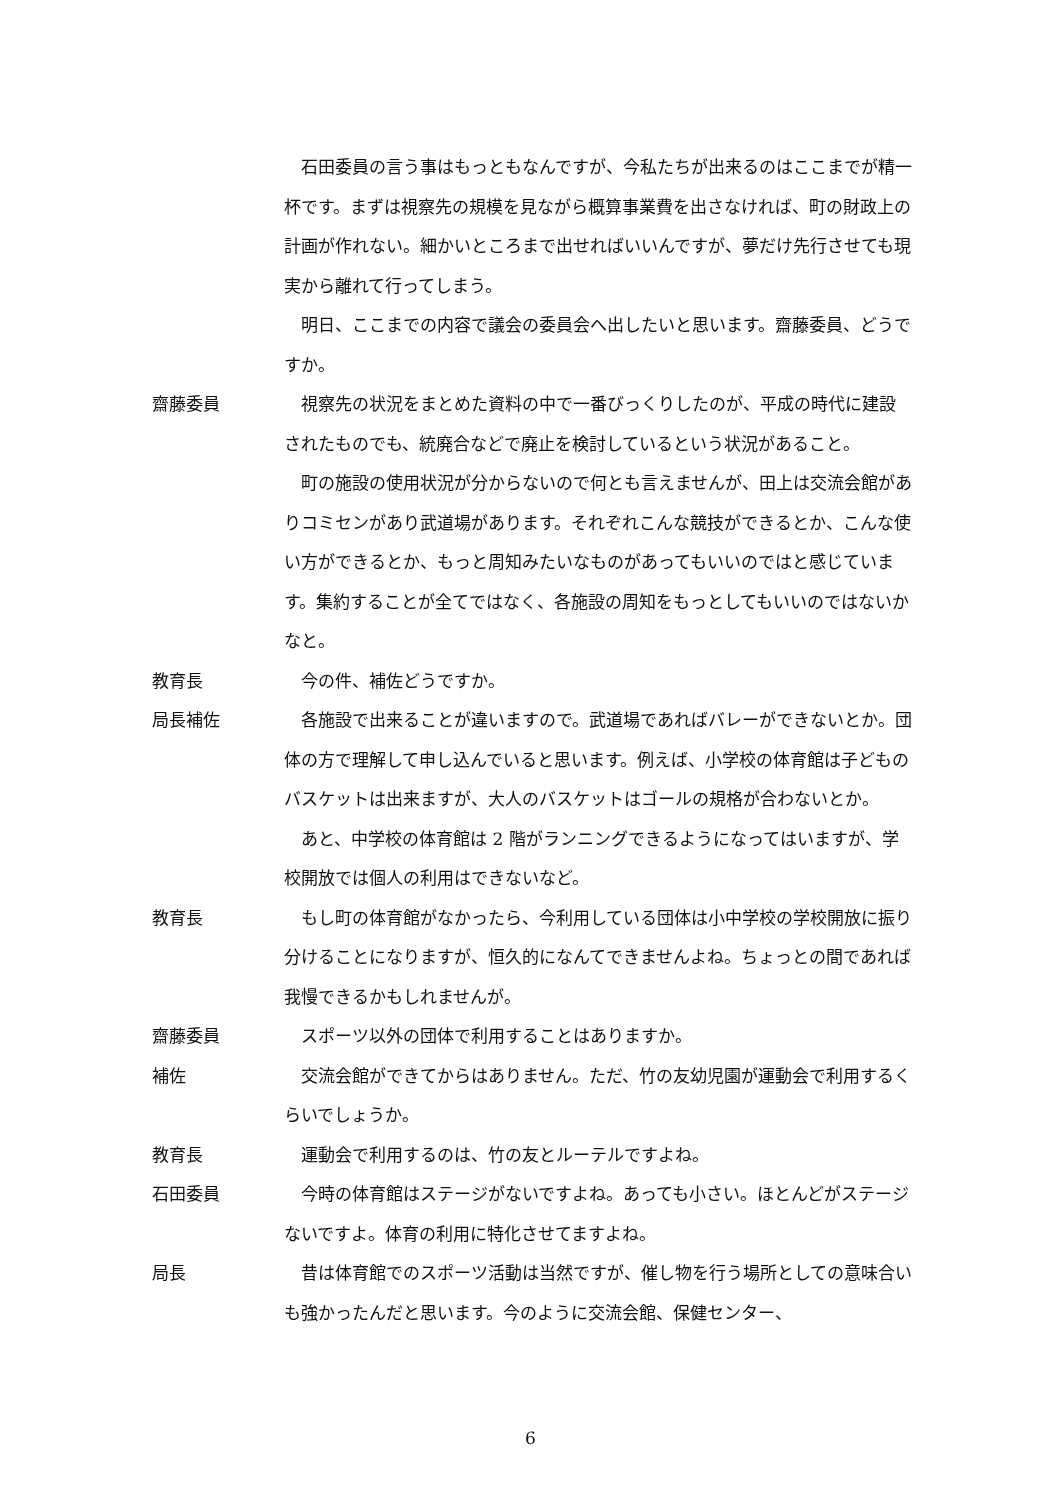石田委員の言う事はもっともなんですが、今私たちが出来るのはここまでが精一杯です。まずは視察先の規模を見ながら概算事業費を出さなければ、町の財政上の計画が作れない。細かいところまで出せればいいんですが、夢だけ先行させても現実から離れて行ってしまう。
明日、ここまでの内容で議会の委員会へ出したいと思います。齋藤委員、どうですか。
齋藤委員 視察先の状況をまとめた資料の中で一番びっくりしたのが、平成の時代に建設されたものでも、統廃合などで廃止を検討しているという状況があること。
町の施設の使用状況が分からないので何とも言えませんが、田上は交流会館がありコミセンがあり武道場があります。それぞれこんな競技ができるとか、こんな使い方ができるとか、もっと周知みたいなものがあってもいいのではと感じています。集約することが全てではなく、各施設の周知をもっとしてもいいのではないかなと。
教育長 今の件、補佐どうですか。
局長補佐 各施設で出来ることが違いますので。武道場であればバレーができないとか。団体の方で理解して申し込んでいると思います。例えば、小学校の体育館は子どものバスケットは出来ますが、大人のバスケットはゴールの規格が合わないとか。
あと、中学校の体育館は 2 階がランニングできるようになってはいますが、学校開放では個人の利用はできないなど。
教育長 もし町の体育館がなかったら、今利用している団体は小中学校の学校開放に振り分けることになりますが、恒久的になんてできませんよね。ちょっとの間であれば我慢できるかもしれませんが。
齋藤委員 スポーツ以外の団体で利用することはありますか。
補佐 交流会館ができてからはありません。ただ、竹の友幼児園が運動会で利用するくらいでしょうか。
教育長 運動会で利用するのは、竹の友とルーテルですよね。
石田委員 今時の体育館はステージがないですよね。あっても小さい。ほとんどがステージないですよ。体育の利用に特化させてますよね。
局長 昔は体育館でのスポーツ活動は当然ですが、催し物を行う場所としての意味合いも強かったんだと思います。今のように交流会館、保健センター、
6